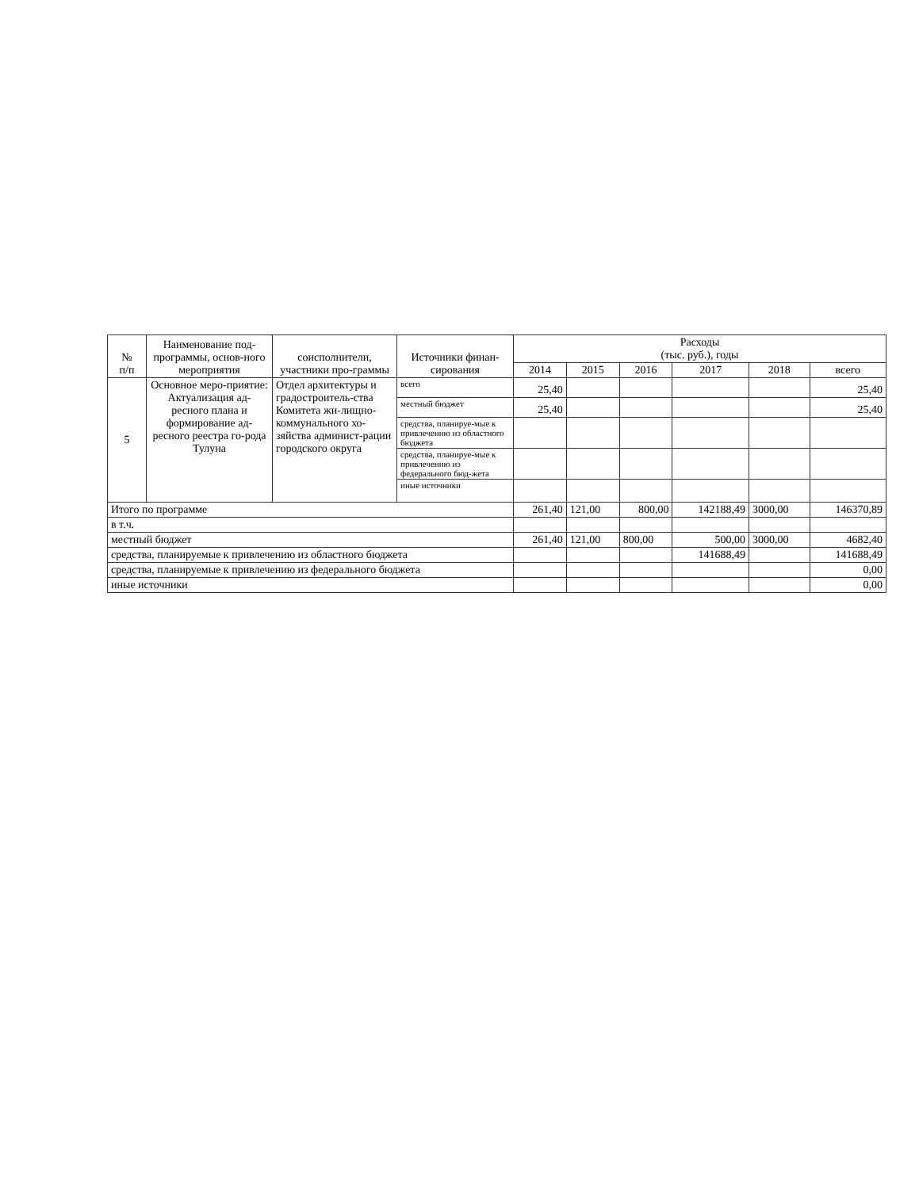| № п/п | Наименование под-программы, основ-ного мероприятия | соисполнители, участники про-граммы | Источники финан-сирования | Расходы (тыс. руб.), годы | | | | | |
| --- | --- | --- | --- | --- | --- | --- | --- | --- | --- |
| | | | | 2014 | 2015 | 2016 | 2017 | 2018 | всего |
| 5 | Основное меро-приятие: Актуализация ад-ресного плана и формирование ад-ресного реестра го-рода Тулуна | Отдел архитектуры и градостроитель-ства Комитета жи-лищно-коммунального хо-зяйства админист-рации городского округа | всего | 25,40 | | | | | 25,40 |
| | | | местный бюджет | 25,40 | | | | | 25,40 |
| | | | средства, планируе-мые к привлечению из областного бюджета | | | | | | |
| | | | средства, планируе-мые к привлечению из федерального бюд-жета | | | | | | |
| | | | иные источники | | | | | | |
| Итого по программе | | | | 261,40 | 121,00 | 800,00 | 142188,49 | 3000,00 | 146370,89 |
| в т.ч. | | | | | | | | | |
| местный бюджет | | | | 261,40 | 121,00 | 800,00 | 500,00 | 3000,00 | 4682,40 |
| средства, планируемые к привлечению из областного бюджета | | | | | | | 141688,49 | | 141688,49 |
| средства, планируемые к привлечению из федерального бюджета | | | | | | | | | 0,00 |
| иные источники | | | | | | | | | 0,00 |